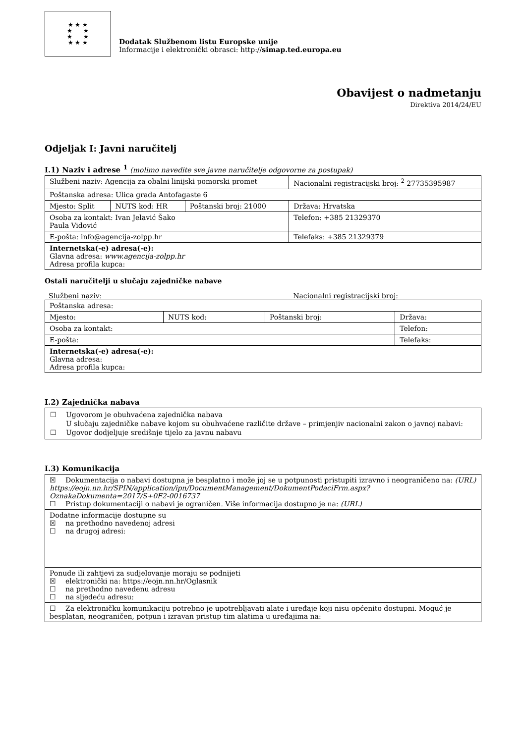★ ★ ★
★ ★
★ ★
★ ★ ★
Dodatak Službenom listu Europske unije
Informacije i elektronički obrasci: http://simap.ted.europa.eu
Obavijest o nadmetanju
Direktiva 2014/24/EU
Odjeljak I: Javni naručitelj
I.1) Naziv i adrese <sup>1</sup> (molimo navedite sve javne naručitelje odgovorne za postupak)
| Službeni naziv: Agencija za obalni linijski pomorski promet | | | Nacionalni registracijski broj: <sup>2</sup> 27735395987 |
| Poštanska adresa: Ulica grada Antofagaste 6 | | | |
| Mjesto: Split | NUTS kod: HR | Poštanski broj: 21000 | Država: Hrvatska |
| Osoba za kontakt: Ivan Jelavić Šako Paula Vidović | | | Telefon: +385 21329370 |
| E-pošta: info@agencija-zolpp.hr | | | Telefaks: +385 21329379 |
| Internetska(-e) adresa(-e): Glavna adresa: www.agencija-zolpp.hr Adresa profila kupca: | | | |
Ostali naručitelji u slučaju zajedničke nabave
Službeni naziv: Nacionalni registracijski broj:
| Poštanska adresa: | | | |
| Mjesto: | NUTS kod: | Poštanski broj: | Država: |
| Osoba za kontakt: | | | Telefon: |
| E-pošta: | | | Telefaks: |
| Internetska(-e) adresa(-e): Glavna adresa: Adresa profila kupca: | | | |
I.2) Zajednička nabava
☐ Ugovorom je obuhvaćena zajednička nabava
U slučaju zajedničke nabave kojom su obuhvaćene različite države – primjenjiv nacionalni zakon o javnoj nabavi:
☐ Ugovor dodjeljuje središnje tijelo za javnu nabavu
I.3) Komunikacija
| ☒ Dokumentacija o nabavi dostupna je besplatno i može joj se u potpunosti pristupiti izravno i neograničeno na: (URL) https://eojn.nn.hr/SPIN/application/ipn/DocumentManagement/DokumentPodaciFrm.aspx?OznakaDokumenta=2017/S+0F2-0016737 ☐ Pristup dokumentaciji o nabavi je ograničen. Više informacija dostupno je na: (URL) |
| Dodatne informacije dostupne su ☒ na prethodno navedenoj adresi ☐ na drugoj adresi: |
| Ponude ili zahtjevi za sudjelovanje moraju se podnijeti ☒ elektronički na: https://eojn.nn.hr/Oglasnik ☐ na prethodno navedenu adresu ☐ na sljedeću adresu: |
| ☐ Za elektroničku komunikaciju potrebno je upotrebljavati alate i uređaje koji nisu općenito dostupni. Moguć je besplatan, neograničen, potpun i izravan pristup tim alatima u uređajima na: |